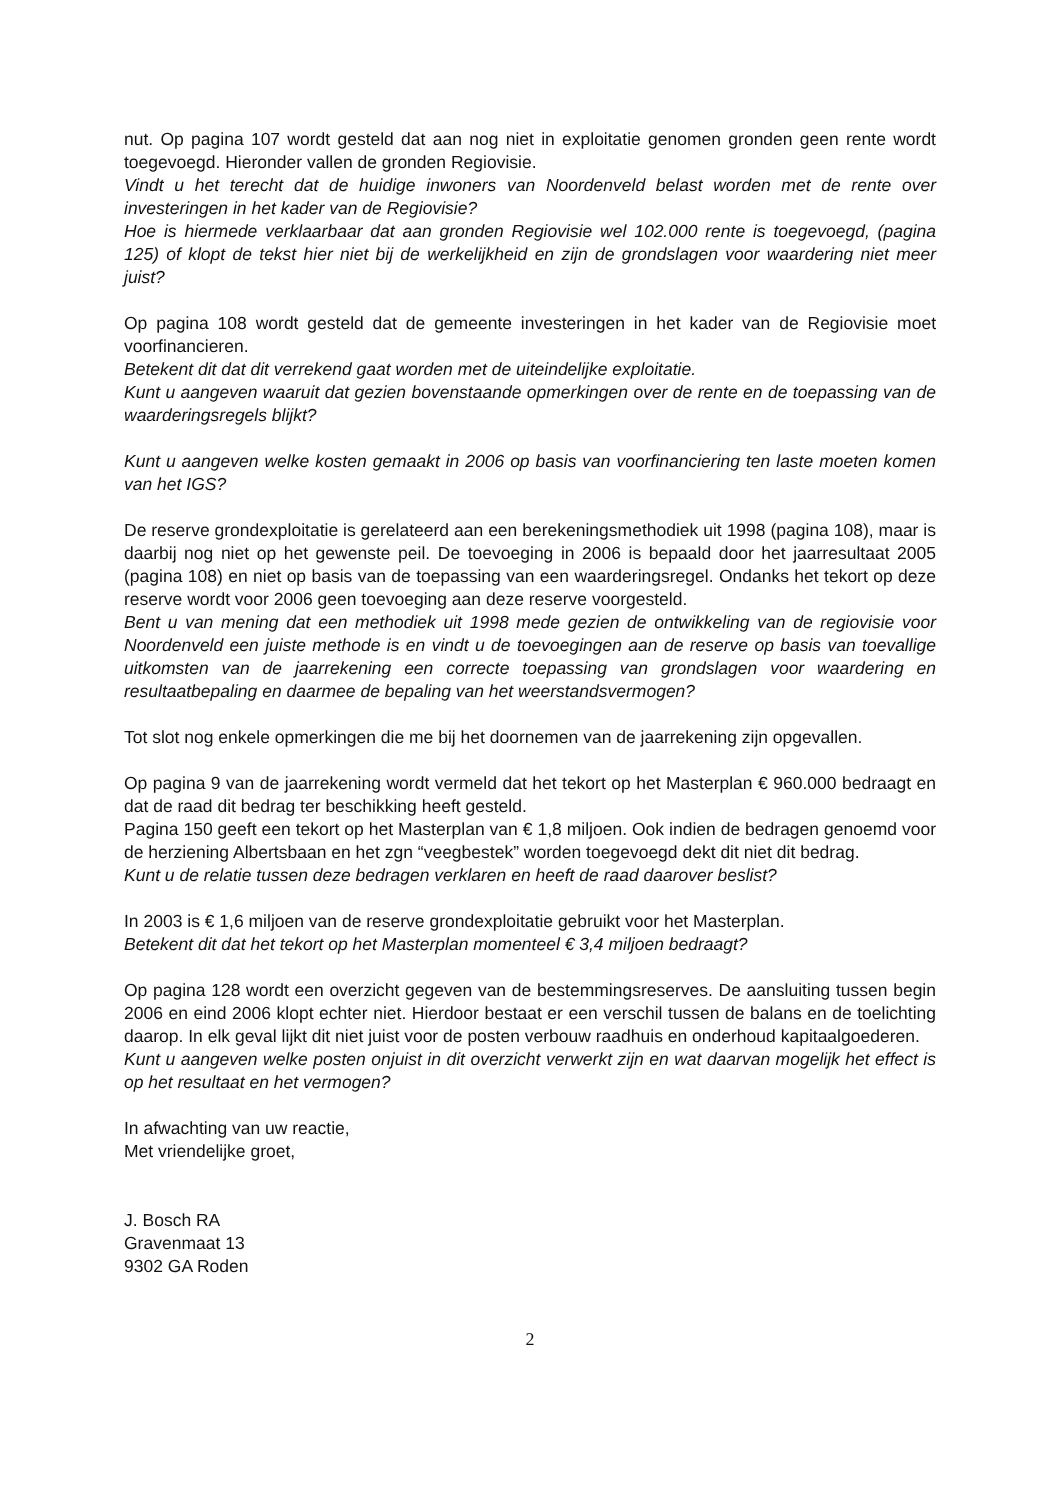nut. Op pagina 107 wordt gesteld dat aan nog niet in exploitatie genomen gronden geen rente wordt toegevoegd. Hieronder vallen de gronden Regiovisie.
Vindt u het terecht dat de huidige inwoners van Noordenveld belast worden met de rente over investeringen in het kader van de Regiovisie?
Hoe is hiermede verklaarbaar dat aan gronden Regiovisie wel 102.000 rente is toegevoegd, (pagina 125) of klopt de tekst hier niet bij de werkelijkheid en zijn de grondslagen voor waardering niet meer juist?
Op pagina 108 wordt gesteld dat de gemeente investeringen in het kader van de Regiovisie moet voorfinancieren.
Betekent dit dat dit verrekend gaat worden met de uiteindelijke exploitatie.
Kunt u aangeven waaruit dat gezien bovenstaande opmerkingen over de rente en de toepassing van de waarderingsregels blijkt?
Kunt u aangeven welke kosten gemaakt in 2006 op basis van voorfinanciering ten laste moeten komen van het IGS?
De reserve grondexploitatie is gerelateerd aan een berekeningsmethodiek uit 1998 (pagina 108), maar is daarbij nog niet op het gewenste peil. De toevoeging in 2006 is bepaald door het jaarresultaat 2005 (pagina 108) en niet op basis van de toepassing van een waarderingsregel. Ondanks het tekort op deze reserve wordt voor 2006 geen toevoeging aan deze reserve voorgesteld.
Bent u van mening dat een methodiek uit 1998 mede gezien de ontwikkeling van de regiovisie voor Noordenveld een juiste methode is en vindt u de toevoegingen aan de reserve op basis van toevallige uitkomsten van de jaarrekening een correcte toepassing van grondslagen voor waardering en resultaatbepaling en daarmee de bepaling van het weerstandsvermogen?
Tot slot nog enkele opmerkingen die me bij het doornemen van de jaarrekening zijn opgevallen.
Op pagina 9 van de jaarrekening wordt vermeld dat het tekort op het Masterplan € 960.000 bedraagt en dat de raad dit bedrag ter beschikking heeft gesteld.
Pagina 150 geeft een tekort op het Masterplan van € 1,8 miljoen. Ook indien de bedragen genoemd voor de herziening Albertsbaan en het zgn “veegbestek” worden toegevoegd dekt dit niet dit bedrag.
Kunt u de relatie tussen deze bedragen verklaren en heeft de raad daarover beslist?
In 2003 is € 1,6 miljoen van de reserve grondexploitatie gebruikt voor het Masterplan.
Betekent dit dat het tekort op het Masterplan momenteel € 3,4 miljoen bedraagt?
Op pagina 128 wordt een overzicht gegeven van de bestemmingsreserves. De aansluiting tussen begin 2006 en eind 2006 klopt echter niet. Hierdoor bestaat er een verschil tussen de balans en de toelichting daarop. In elk geval lijkt dit niet juist voor de posten verbouw raadhuis en onderhoud kapitaalgoederen.
Kunt u aangeven welke posten onjuist in dit overzicht verwerkt zijn en wat daarvan mogelijk het effect is op het resultaat en het vermogen?
In afwachting van uw reactie,
Met vriendelijke groet,
J. Bosch RA
Gravenmaat 13
9302 GA Roden
2